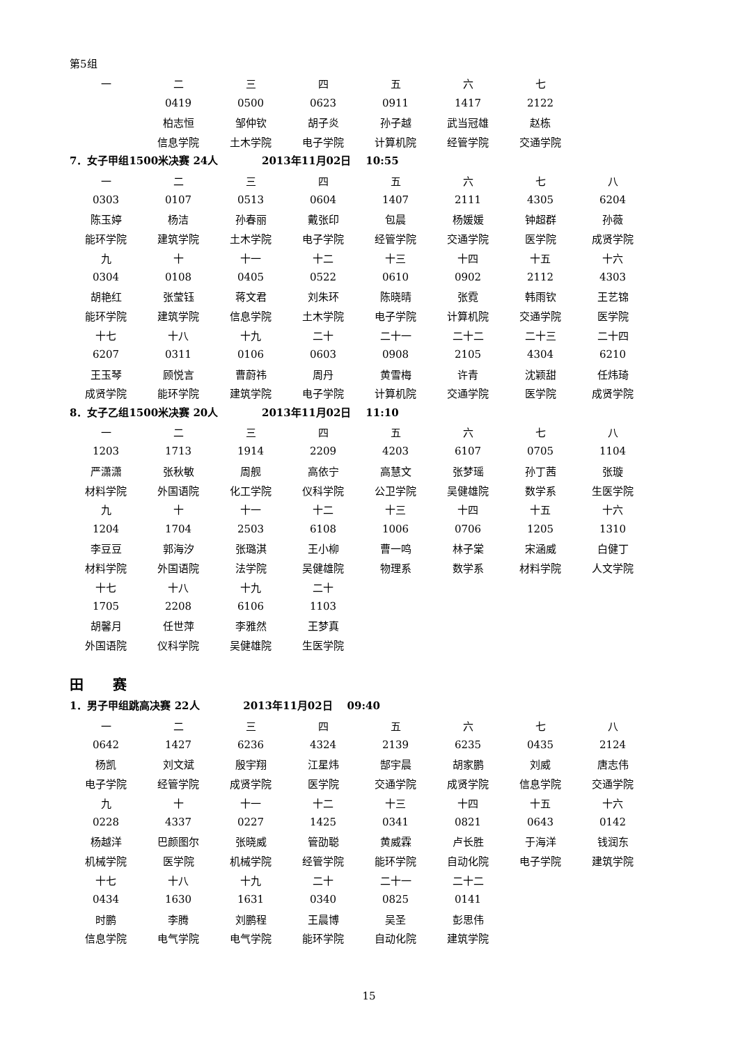第5组
| 一 | 二 | 三 | 四 | 五 | 六 | 七 |
| | 0419 | 0500 | 0623 | 0911 | 1417 | 2122 |
| | 柏志恒 | 邹仲钦 | 胡子炎 | 孙子越 | 武当冠雄 | 赵栋 |
| | 信息学院 | 土木学院 | 电子学院 | 计算机院 | 经管学院 | 交通学院 |
7．女子甲组1500米决赛 24人 2013年11月02日 10:55
| 一 | 二 | 三 | 四 | 五 | 六 | 七 | 八 |
| 0303 | 0107 | 0513 | 0604 | 1407 | 2111 | 4305 | 6204 |
| 陈玉婷 | 杨洁 | 孙春丽 | 戴张印 | 包晨 | 杨媛媛 | 钟超群 | 孙薇 |
| 能环学院 | 建筑学院 | 土木学院 | 电子学院 | 经管学院 | 交通学院 | 医学院 | 成贤学院 |
| 九 | 十 | 十一 | 十二 | 十三 | 十四 | 十五 | 十六 |
| 0304 | 0108 | 0405 | 0522 | 0610 | 0902 | 2112 | 4303 |
| 胡艳红 | 张莹钰 | 蒋文君 | 刘朱环 | 陈晓晴 | 张霓 | 韩雨钦 | 王艺锦 |
| 能环学院 | 建筑学院 | 信息学院 | 土木学院 | 电子学院 | 计算机院 | 交通学院 | 医学院 |
| 十七 | 十八 | 十九 | 二十 | 二十一 | 二十二 | 二十三 | 二十四 |
| 6207 | 0311 | 0106 | 0603 | 0908 | 2105 | 4304 | 6210 |
| 王玉琴 | 顾悦言 | 曹蔚祎 | 周丹 | 黄雪梅 | 许青 | 沈颖甜 | 任炜琦 |
| 成贤学院 | 能环学院 | 建筑学院 | 电子学院 | 计算机院 | 交通学院 | 医学院 | 成贤学院 |
8．女子乙组1500米决赛 20人 2013年11月02日 11:10
| 一 | 二 | 三 | 四 | 五 | 六 | 七 | 八 |
| 1203 | 1713 | 1914 | 2209 | 4203 | 6107 | 0705 | 1104 |
| 严潇潇 | 张秋敏 | 周舰 | 高依宁 | 高慧文 | 张梦瑶 | 孙丁茜 | 张璇 |
| 材料学院 | 外国语院 | 化工学院 | 仪科学院 | 公卫学院 | 吴健雄院 | 数学系 | 生医学院 |
| 九 | 十 | 十一 | 十二 | 十三 | 十四 | 十五 | 十六 |
| 1204 | 1704 | 2503 | 6108 | 1006 | 0706 | 1205 | 1310 |
| 李豆豆 | 郭海汐 | 张璐淇 | 王小柳 | 曹一鸣 | 林子棠 | 宋涵威 | 白健丁 |
| 材料学院 | 外国语院 | 法学院 | 吴健雄院 | 物理系 | 数学系 | 材料学院 | 人文学院 |
| 十七 | 十八 | 十九 | 二十 | | | | |
| 1705 | 2208 | 6106 | 1103 | | | | |
| 胡馨月 | 任世萍 | 李雅然 | 王梦真 | | | | |
| 外国语院 | 仪科学院 | 吴健雄院 | 生医学院 | | | | |
田 赛
1．男子甲组跳高决赛 22人 2013年11月02日 09:40
| 一 | 二 | 三 | 四 | 五 | 六 | 七 | 八 |
| 0642 | 1427 | 6236 | 4324 | 2139 | 6235 | 0435 | 2124 |
| 杨凯 | 刘文斌 | 殷宇翔 | 江星炜 | 郜宇晨 | 胡家鹏 | 刘威 | 唐志伟 |
| 电子学院 | 经管学院 | 成贤学院 | 医学院 | 交通学院 | 成贤学院 | 信息学院 | 交通学院 |
| 九 | 十 | 十一 | 十二 | 十三 | 十四 | 十五 | 十六 |
| 0228 | 4337 | 0227 | 1425 | 0341 | 0821 | 0643 | 0142 |
| 杨越洋 | 巴颜图尔 | 张晓威 | 管劭聪 | 黄威霖 | 卢长胜 | 于海洋 | 钱润东 |
| 机械学院 | 医学院 | 机械学院 | 经管学院 | 能环学院 | 自动化院 | 电子学院 | 建筑学院 |
| 十七 | 十八 | 十九 | 二十 | 二十一 | 二十二 | | |
| 0434 | 1630 | 1631 | 0340 | 0825 | 0141 | | |
| 时鹏 | 李腾 | 刘鹏程 | 王晨博 | 吴圣 | 彭思伟 | | |
| 信息学院 | 电气学院 | 电气学院 | 能环学院 | 自动化院 | 建筑学院 | | |
15